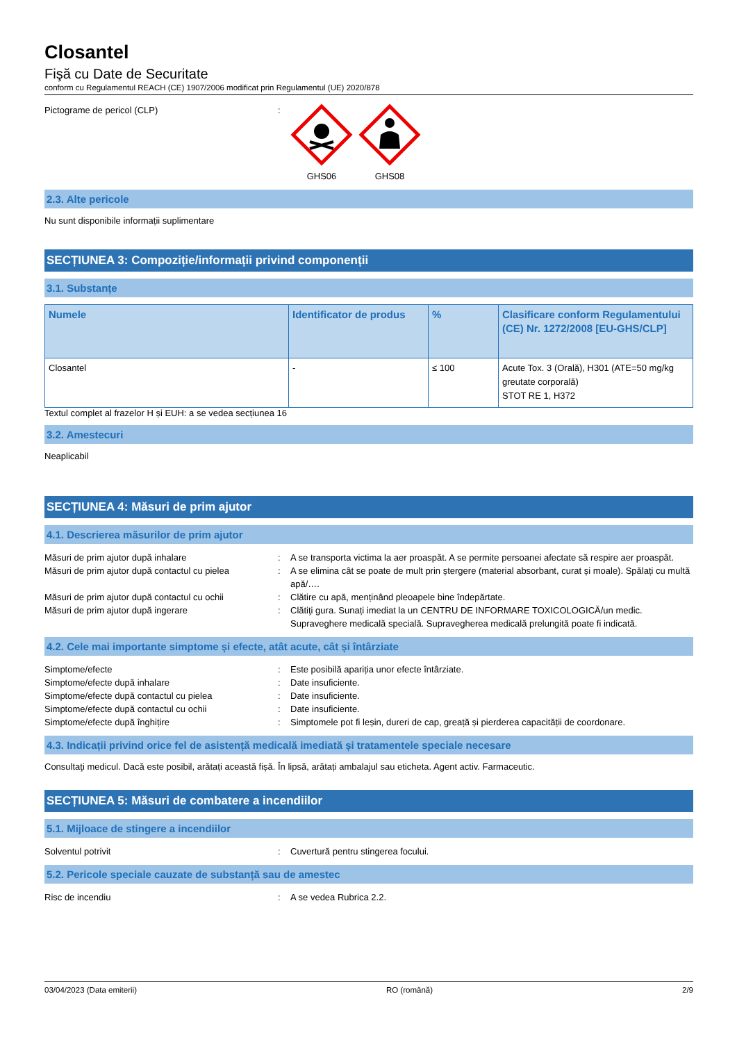Closantel
Fişă cu Date de Securitate
conform cu Regulamentul REACH (CE) 1907/2006 modificat prin Regulamentul (UE) 2020/878
Pictograme de pericol (CLP) : GHS06 GHS08
2.3. Alte pericole
Nu sunt disponibile informații suplimentare
SECȚIUNEA 3: Compoziție/informații privind componenții
3.1. Substanțe
| Numele | Identificator de produs | % | Clasificare conform Regulamentului (CE) Nr. 1272/2008 [EU-GHS/CLP] |
| --- | --- | --- | --- |
| Closantel | - | ≤ 100 | Acute Tox. 3 (Orală), H301 (ATE=50 mg/kg greutate corporală) STOT RE 1, H372 |
Textul complet al frazelor H și EUH: a se vedea secțiunea 16
3.2. Amestecuri
Neaplicabil
SECȚIUNEA 4: Măsuri de prim ajutor
4.1. Descrierea măsurilor de prim ajutor
Măsuri de prim ajutor după inhalare : A se transporta victima la aer proaspăt. A se permite persoanei afectate să respire aer proaspăt.
Măsuri de prim ajutor după contactul cu pielea
: A se elimina cât se poate de mult prin ștergere (material absorbant, curat și moale). Spălați cu multă apă/….
Măsuri de prim ajutor după contactul cu ochii
: Clătire cu apă, menținând pleoapele bine îndepărtate.
Măsuri de prim ajutor după ingerare : Clătiţi gura. Sunați imediat la un CENTRU DE INFORMARE TOXICOLOGICĂ/un medic. Supraveghere medicală specială. Supravegherea medicală prelungită poate fi indicată.
4.2. Cele mai importante simptome și efecte, atât acute, cât și întârziate
Simptome/efecte : Este posibilă apariția unor efecte întârziate.
Simptome/efecte după inhalare : Date insuficiente.
Simptome/efecte după contactul cu pielea : Date insuficiente.
Simptome/efecte după contactul cu ochii : Date insuficiente.
Simptome/efecte după înghițire : Simptomele pot fi leșin, dureri de cap, greață și pierderea capacității de coordonare.
4.3. Indicații privind orice fel de asistență medicală imediată și tratamentele speciale necesare
Consultaţi medicul. Dacă este posibil, arătați această fișă. În lipsă, arătați ambalajul sau eticheta. Agent activ. Farmaceutic.
SECȚIUNEA 5: Măsuri de combatere a incendiilor
5.1. Mijloace de stingere a incendiilor
Solventul potrivit : Cuvertură pentru stingerea focului.
5.2. Pericole speciale cauzate de substanță sau de amestec
Risc de incendiu : A se vedea Rubrica 2.2.
03/04/2023 (Data emiterii) RO (română) 2/9